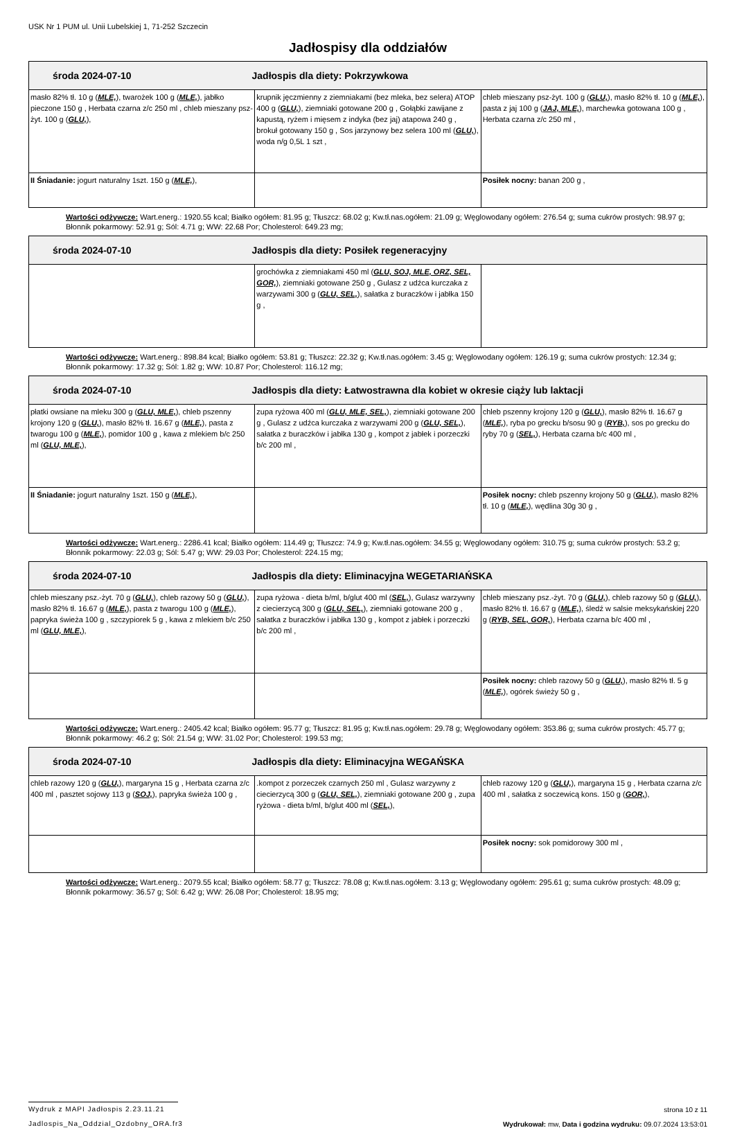USK Nr 1 PUM ul. Unii Lubelskiej 1, 71-252 Szczecin
Jadłospisy dla oddziałów
| środa 2024-07-10 Jadłospis dla diety: Pokrzywkowa | | |
| --- | --- | --- |
| masło 82% tł. 10 g ( MLE, ), twarożek 100 g ( MLE, ), jabłko pieczone 150 g , Herbata czarna z/c 250 ml , chleb mieszany psz-żyt. 100 g ( GLU, ), | krupnik jęczmienny z ziemniakami (bez mleka, bez selera) ATOP 400 g ( GLU, ), ziemniaki gotowane 200 g , Gołąbki zawijane z kapustą, ryżem i mięsem z indyka (bez jaj) atapowa 240 g , brokuł gotowany 150 g , Sos jarzynowy bez selera 100 ml ( GLU, ), woda n/g 0,5L 1 szt , | chleb mieszany psz-żyt. 100 g ( GLU, ), masło 82% tł. 10 g ( MLE, ), pasta z jaj 100 g ( JAJ, MLE, ), marchewka gotowana 100 g , Herbata czarna z/c 250 ml , |
| II Śniadanie: jogurt naturalny 1szt. 150 g ( MLE, ), | | Posiłek nocny: banan 200 g , |
Wartości odżywcze: Wart.energ.: 1920.55 kcal; Białko ogółem: 81.95 g; Tłuszcz: 68.02 g; Kw.tł.nas.ogółem: 21.09 g; Węglowodany ogółem: 276.54 g; suma cukrów prostych: 98.97 g; Błonnik pokarmowy: 52.91 g; Sól: 4.71 g; WW: 22.68 Por; Cholesterol: 649.23 mg;
| środa 2024-07-10 Jadłospis dla diety: Posiłek regeneracyjny | | |
| --- | --- | --- |
| | grochówka z ziemniakami 450 ml ( GLU, SOJ, MLE, ORZ, SEL, GOR, ), ziemniaki gotowane 250 g , Gulasz z udźca kurczaka z warzywami 300 g ( GLU, SEL, ), sałatka z buraczków i jabłka 150 g , | |
Wartości odżywcze: Wart.energ.: 898.84 kcal; Białko ogółem: 53.81 g; Tłuszcz: 22.32 g; Kw.tł.nas.ogółem: 3.45 g; Węglowodany ogółem: 126.19 g; suma cukrów prostych: 12.34 g; Błonnik pokarmowy: 17.32 g; Sól: 1.82 g; WW: 10.87 Por; Cholesterol: 116.12 mg;
| środa 2024-07-10 Jadłospis dla diety: Łatwostrawna dla kobiet w okresie ciąży lub laktacji | | |
| --- | --- | --- |
| płatki owsiane na mleku 300 g ( GLU, MLE, ), chleb pszenny krojony 120 g ( GLU, ), masło 82% tł. 16.67 g ( MLE, ), pasta z twarogu 100 g ( MLE, ), pomidor 100 g , kawa z mlekiem b/c 250 ml ( GLU, MLE, ), | zupa ryżowa 400 ml ( GLU, MLE, SEL, ), ziemniaki gotowane 200 g , Gulasz z udźca kurczaka z warzywami 200 g ( GLU, SEL, ), sałatka z buraczków i jabłka 130 g , kompot z jabłek i porzeczki b/c 200 ml , | chleb pszenny krojony 120 g ( GLU, ), masło 82% tł. 16.67 g ( MLE, ), ryba po grecku b/sosu 90 g ( RYB, ), sos po grecku do ryby 70 g ( SEL, ), Herbata czarna b/c 400 ml , |
| II Śniadanie: jogurt naturalny 1szt. 150 g ( MLE, ), | | Posiłek nocny: chleb pszenny krojony 50 g ( GLU, ), masło 82% tł. 10 g ( MLE, ), wędlina 30g 30 g , |
Wartości odżywcze: Wart.energ.: 2286.41 kcal; Białko ogółem: 114.49 g; Tłuszcz: 74.9 g; Kw.tł.nas.ogółem: 34.55 g; Węglowodany ogółem: 310.75 g; suma cukrów prostych: 53.2 g; Błonnik pokarmowy: 22.03 g; Sól: 5.47 g; WW: 29.03 Por; Cholesterol: 224.15 mg;
| środa 2024-07-10 Jadłospis dla diety: Eliminacyjna WEGETARIAŃSKA | | |
| --- | --- | --- |
| chleb mieszany psz.-żyt. 70 g ( GLU, ), chleb razowy 50 g ( GLU, ), masło 82% tł. 16.67 g ( MLE, ), pasta z twarogu 100 g ( MLE, ), papryka świeża 100 g , szczypiorek 5 g , kawa z mlekiem b/c 250 ml ( GLU, MLE, ), | zupa ryżowa - dieta b/ml, b/glut 400 ml ( SEL, ), Gulasz warzywny z ciecierzycą 300 g ( GLU, SEL, ), ziemniaki gotowane 200 g , sałatka z buraczków i jabłka 130 g , kompot z jabłek i porzeczki b/c 200 ml , | chleb mieszany psz.-żyt. 70 g ( GLU, ), chleb razowy 50 g ( GLU, ), masło 82% tł. 16.67 g ( MLE, ), śledź w salsie meksykańskiej 220 g ( RYB, SEL, GOR, ), Herbata czarna b/c 400 ml , |
| | | Posiłek nocny: chleb razowy 50 g ( GLU, ), masło 82% tł. 5 g ( MLE, ), ogórek świeży 50 g , |
Wartości odżywcze: Wart.energ.: 2405.42 kcal; Białko ogółem: 95.77 g; Tłuszcz: 81.95 g; Kw.tł.nas.ogółem: 29.78 g; Węglowodany ogółem: 353.86 g; suma cukrów prostych: 45.77 g; Błonnik pokarmowy: 46.2 g; Sól: 21.54 g; WW: 31.02 Por; Cholesterol: 199.53 mg;
| środa 2024-07-10 Jadłospis dla diety: Eliminacyjna WEGAŃSKA | | |
| --- | --- | --- |
| chleb razowy 120 g ( GLU, ), margaryna 15 g , Herbata czarna z/c 400 ml , pasztet sojowy 113 g ( SOJ, ), papryka świeża 100 g , | .kompot z porzeczek czarnych 250 ml , Gulasz warzywny z ciecierzycą 300 g ( GLU, SEL, ), ziemniaki gotowane 200 g , zupa ryżowa - dieta b/ml, b/glut 400 ml ( SEL, ), | chleb razowy 120 g ( GLU, ), margaryna 15 g , Herbata czarna z/c 400 ml , sałatka z soczewicą kons. 150 g ( GOR, ), |
| | | Posiłek nocny: sok pomidorowy 300 ml , |
Wartości odżywcze: Wart.energ.: 2079.55 kcal; Białko ogółem: 58.77 g; Tłuszcz: 78.08 g; Kw.tł.nas.ogółem: 3.13 g; Węglowodany ogółem: 295.61 g; suma cukrów prostych: 48.09 g; Błonnik pokarmowy: 36.57 g; Sól: 6.42 g; WW: 26.08 Por; Cholesterol: 18.95 mg;
Wydruk z MAPI Jadłospis 2.23.11.21
Jadlospis_Na_Oddzial_Ozdobny_ORA.fr3
strona 10 z 11
Wydrukował: mw, Data i godzina wydruku: 09.07.2024 13:53:01